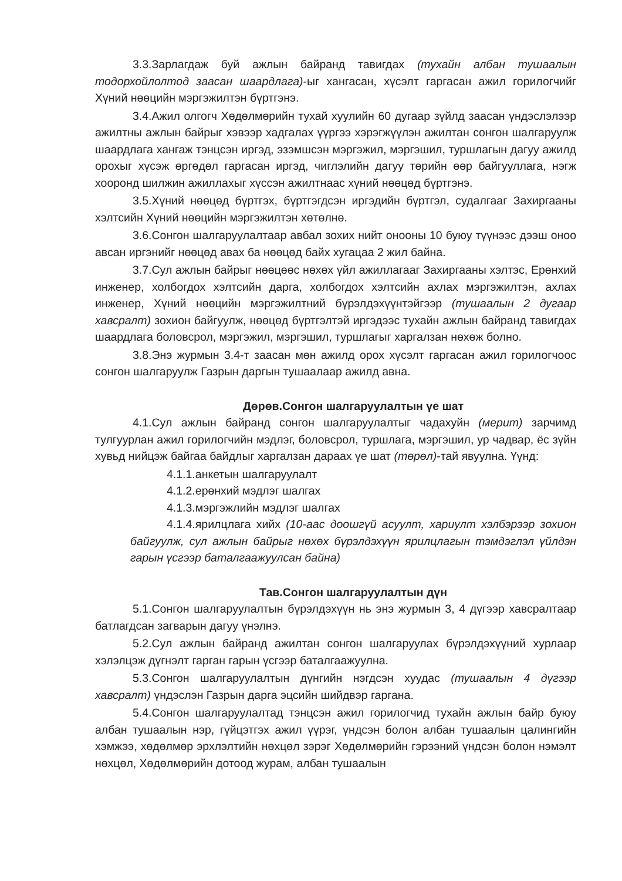3.3.Зарлагдаж буй ажлын байранд тавигдах (тухайн албан тушаалын тодорхойлолтод заасан шаардлага)-ыг хангасан, хүсэлт гаргасан ажил горилогчийг Хүний нөөцийн мэргэжилтэн бүртгэнэ.
3.4.Ажил олгогч Хөдөлмөрийн тухай хуулийн 60 дугаар зүйлд заасан үндэслэлээр ажилтны ажлын байрыг хэвээр хадгалах үүргээ хэрэгжүүлэн ажилтан сонгон шалгаруулж шаардлага хангаж тэнцсэн иргэд, эзэмшсэн мэргэжил, мэргэшил, туршлагын дагуу ажилд орохыг хүсэж өргөдөл гаргасан иргэд, чиглэлийн дагуу төрийн өөр байгууллага, нэгж хооронд шилжин ажиллахыг хүссэн ажилтнаас хүний нөөцөд бүртгэнэ.
3.5.Хүний нөөцөд бүртгэх, бүртгэгдсэн иргэдийн бүртгэл, судалгааг Захиргааны хэлтсийн Хүний нөөцийн мэргэжилтэн хөтөлнө.
3.6.Сонгон шалгаруулалтаар авбал зохих нийт онооны 10 буюу түүнээс дээш оноо авсан иргэнийг нөөцөд авах ба нөөцөд байх хугацаа 2 жил байна.
3.7.Сул ажлын байрыг нөөцөөс нөхөх үйл ажиллагааг Захиргааны хэлтэс, Ерөнхий инженер, холбогдох хэлтсийн дарга, холбогдох хэлтсийн ахлах мэргэжилтэн, ахлах инженер, Хүний нөөцийн мэргэжилтний бүрэлдэхүүнтэйгээр (тушаалын 2 дугаар хавсралт) зохион байгуулж, нөөцөд бүртгэлтэй иргэдээс тухайн ажлын байранд тавигдах шаардлага боловсрол, мэргэжил, мэргэшил, туршлагыг харгалзан нөхөж болно.
3.8.Энэ журмын 3.4-т заасан мөн ажилд орох хүсэлт гаргасан ажил горилогчоос сонгон шалгаруулж Газрын даргын тушаалаар ажилд авна.
Дөрөв.Сонгон шалгаруулалтын үе шат
4.1.Сул ажлын байранд сонгон шалгаруулалтыг чадахуйн (мерит) зарчимд тулгуурлан ажил горилогчийн мэдлэг, боловсрол, туршлага, мэргэшил, ур чадвар, ёс зүйн хувьд нийцэж байгаа байдлыг харгалзан дараах үе шат (төрөл)-тай явуулна. Үүнд:
4.1.1.анкетын шалгаруулалт
4.1.2.ерөнхий мэдлэг шалгах
4.1.3.мэргэжлийн мэдлэг шалгах
4.1.4.ярилцлага хийх (10-аас доошгүй асуулт, хариулт хэлбэрээр зохион байгуулж, сул ажлын байрыг нөхөх бүрэлдэхүүн ярилцлагын тэмдэглэл үйлдэн гарын үсгээр баталгаажуулсан байна)
Тав.Сонгон шалгаруулалтын дүн
5.1.Сонгон шалгаруулалтын бүрэлдэхүүн нь энэ журмын 3, 4 дүгээр хавсралтаар батлагдсан загварын дагуу үнэлнэ.
5.2.Сул ажлын байранд ажилтан сонгон шалгаруулах бүрэлдэхүүний хурлаар хэлэлцэж дүгнэлт гарган гарын үсгээр баталгаажуулна.
5.3.Сонгон шалгаруулалтын дүнгийн нэгдсэн хуудас (тушаалын 4 дүгээр хавсралт) үндэслэн Газрын дарга эцсийн шийдвэр гаргана.
5.4.Сонгон шалгаруулалтад тэнцсэн ажил горилогчид тухайн ажлын байр буюу албан тушаалын нэр, гүйцэтгэх ажил үүрэг, үндсэн болон албан тушаалын цалингийн хэмжээ, хөдөлмөр эрхлэлтийн нөхцөл зэрэг Хөдөлмөрийн гэрээний үндсэн болон нэмэлт нөхцөл, Хөдөлмөрийн дотоод журам, албан тушаалын